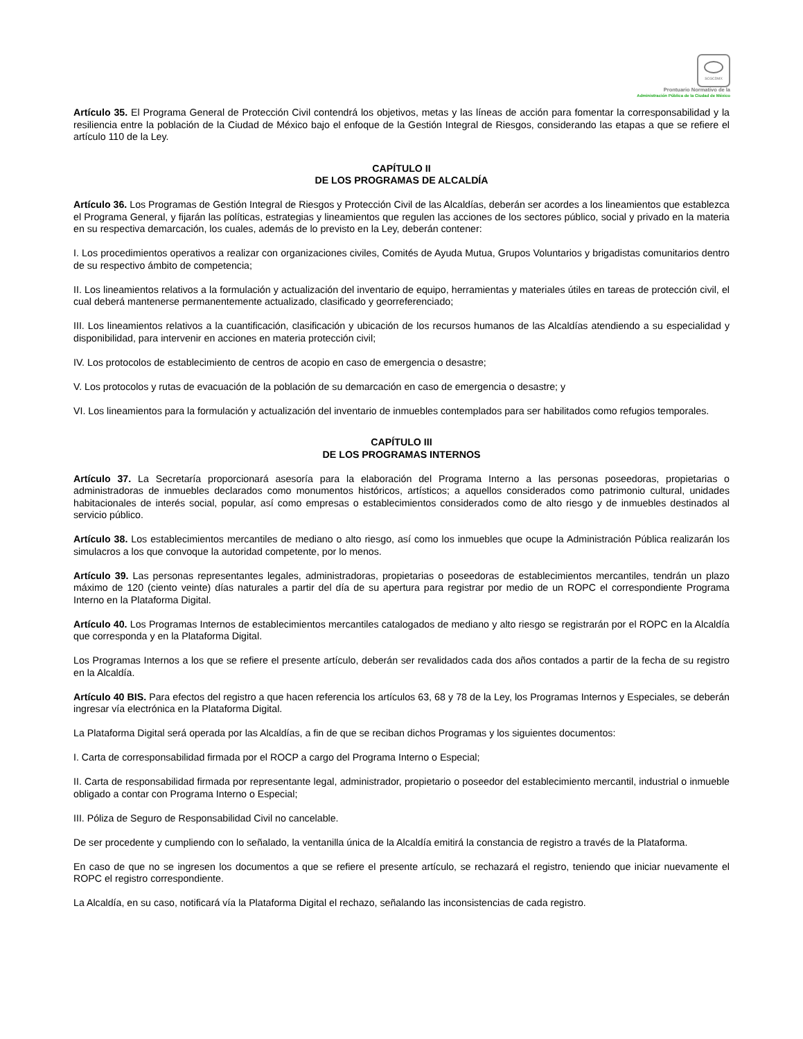SCGCDMX
Prontuario Normativo de la
Administración Pública de la Ciudad de México
Artículo 35. El Programa General de Protección Civil contendrá los objetivos, metas y las líneas de acción para fomentar la corresponsabilidad y la resiliencia entre la población de la Ciudad de México bajo el enfoque de la Gestión Integral de Riesgos, considerando las etapas a que se refiere el artículo 110 de la Ley.
CAPÍTULO II
DE LOS PROGRAMAS DE ALCALDÍA
Artículo 36. Los Programas de Gestión Integral de Riesgos y Protección Civil de las Alcaldías, deberán ser acordes a los lineamientos que establezca el Programa General, y fijarán las políticas, estrategias y lineamientos que regulen las acciones de los sectores público, social y privado en la materia en su respectiva demarcación, los cuales, además de lo previsto en la Ley, deberán contener:
I. Los procedimientos operativos a realizar con organizaciones civiles, Comités de Ayuda Mutua, Grupos Voluntarios y brigadistas comunitarios dentro de su respectivo ámbito de competencia;
II. Los lineamientos relativos a la formulación y actualización del inventario de equipo, herramientas y materiales útiles en tareas de protección civil, el cual deberá mantenerse permanentemente actualizado, clasificado y georreferenciado;
III. Los lineamientos relativos a la cuantificación, clasificación y ubicación de los recursos humanos de las Alcaldías atendiendo a su especialidad y disponibilidad, para intervenir en acciones en materia protección civil;
IV. Los protocolos de establecimiento de centros de acopio en caso de emergencia o desastre;
V. Los protocolos y rutas de evacuación de la población de su demarcación en caso de emergencia o desastre; y
VI. Los lineamientos para la formulación y actualización del inventario de inmuebles contemplados para ser habilitados como refugios temporales.
CAPÍTULO III
DE LOS PROGRAMAS INTERNOS
Artículo 37. La Secretaría proporcionará asesoría para la elaboración del Programa Interno a las personas poseedoras, propietarias o administradoras de inmuebles declarados como monumentos históricos, artísticos; a aquellos considerados como patrimonio cultural, unidades habitacionales de interés social, popular, así como empresas o establecimientos considerados como de alto riesgo y de inmuebles destinados al servicio público.
Artículo 38. Los establecimientos mercantiles de mediano o alto riesgo, así como los inmuebles que ocupe la Administración Pública realizarán los simulacros a los que convoque la autoridad competente, por lo menos.
Artículo 39. Las personas representantes legales, administradoras, propietarias o poseedoras de establecimientos mercantiles, tendrán un plazo máximo de 120 (ciento veinte) días naturales a partir del día de su apertura para registrar por medio de un ROPC el correspondiente Programa Interno en la Plataforma Digital.
Artículo 40. Los Programas Internos de establecimientos mercantiles catalogados de mediano y alto riesgo se registrarán por el ROPC en la Alcaldía que corresponda y en la Plataforma Digital.
Los Programas Internos a los que se refiere el presente artículo, deberán ser revalidados cada dos años contados a partir de la fecha de su registro en la Alcaldía.
Artículo 40 BIS. Para efectos del registro a que hacen referencia los artículos 63, 68 y 78 de la Ley, los Programas Internos y Especiales, se deberán ingresar vía electrónica en la Plataforma Digital.
La Plataforma Digital será operada por las Alcaldías, a fin de que se reciban dichos Programas y los siguientes documentos:
I. Carta de corresponsabilidad firmada por el ROCP a cargo del Programa Interno o Especial;
II. Carta de responsabilidad firmada por representante legal, administrador, propietario o poseedor del establecimiento mercantil, industrial o inmueble obligado a contar con Programa Interno o Especial;
III. Póliza de Seguro de Responsabilidad Civil no cancelable.
De ser procedente y cumpliendo con lo señalado, la ventanilla única de la Alcaldía emitirá la constancia de registro a través de la Plataforma.
En caso de que no se ingresen los documentos a que se refiere el presente artículo, se rechazará el registro, teniendo que iniciar nuevamente el ROPC el registro correspondiente.
La Alcaldía, en su caso, notificará vía la Plataforma Digital el rechazo, señalando las inconsistencias de cada registro.